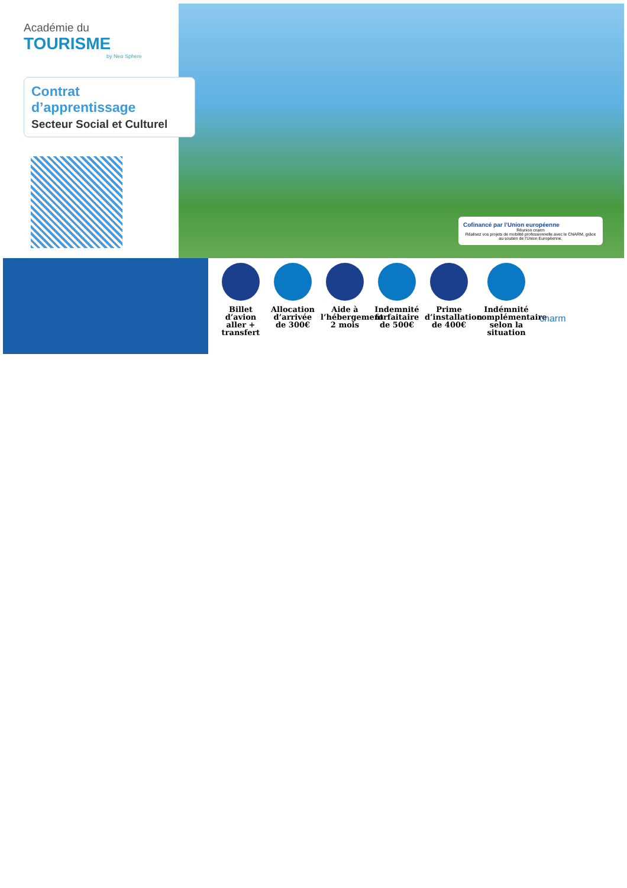Académie du
TOURISME
by Neo Sphere
Contrat d’apprentissage
Secteur Social et Culturel
Cofinancé par l’Union européenne
Réunion cnarm
Réalisez vos projets de mobilité professionnelle avec le CNARM, grâce au soutien de l’Union Européenne.
Billet d’avion aller + transfert
Allocation d’arrivée de 300€
Aide à l’hébergement 2 mois
Indemnité forfaitaire de 500€
Prime d’installation de 400€
Indémnité complémentaire selon la situation
cnarm